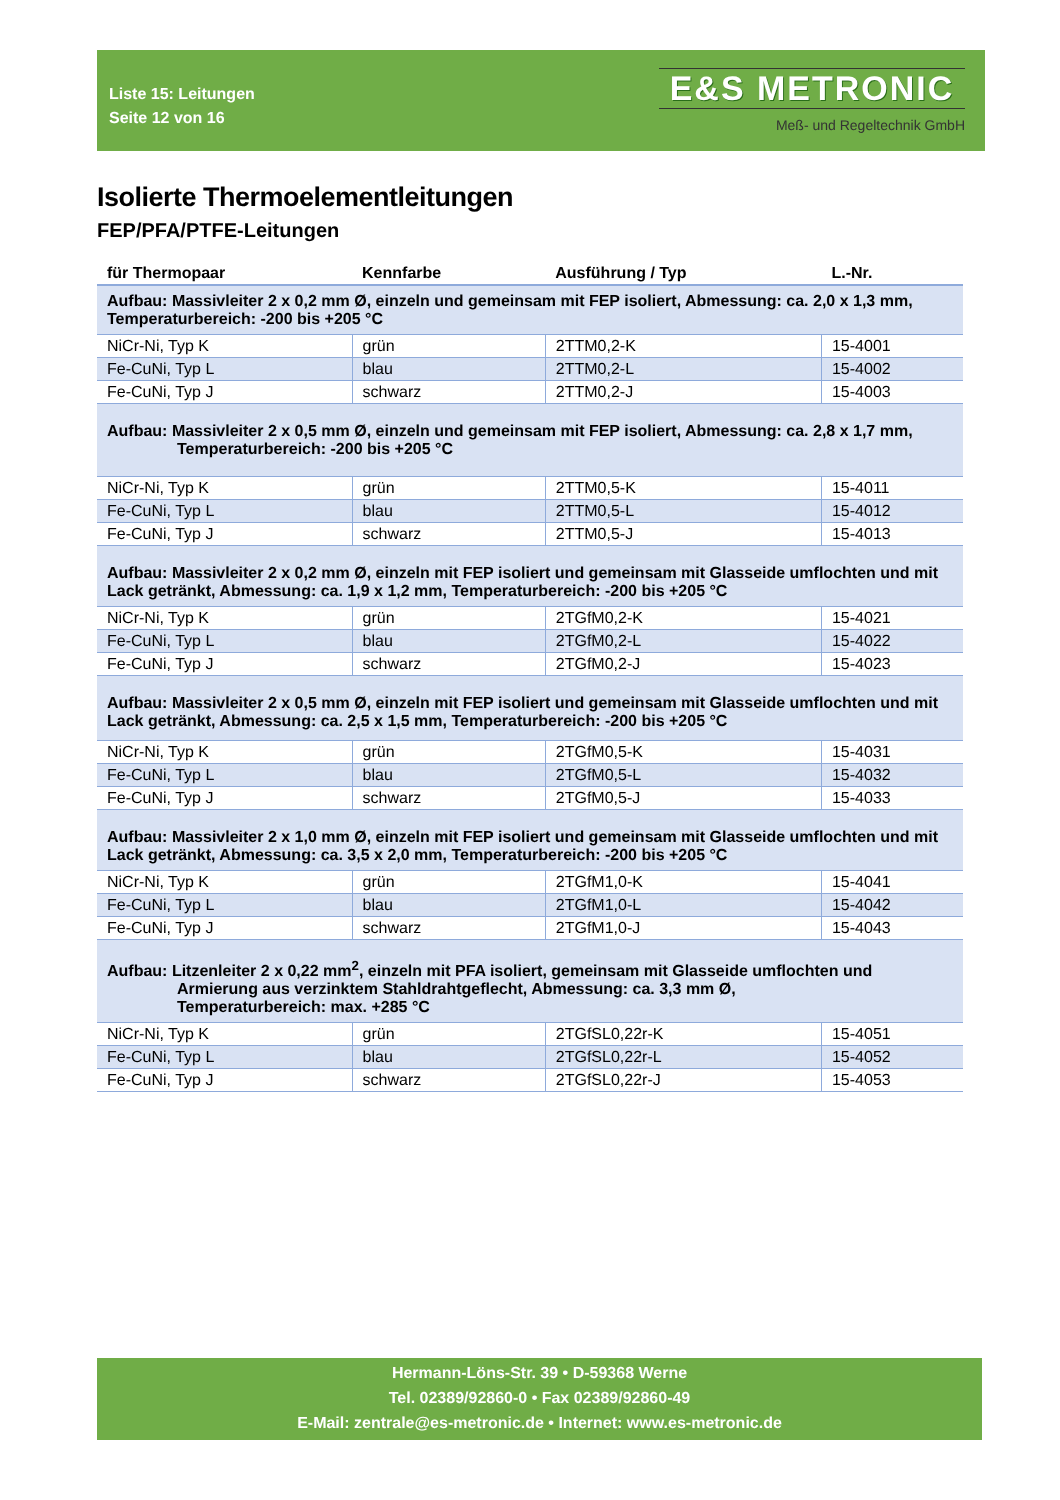Liste 15: Leitungen
Seite 12 von 16
E&S METRONIC
Meß- und Regeltechnik GmbH
Isolierte Thermoelementleitungen
FEP/PFA/PTFE-Leitungen
| für Thermopaar | Kennfarbe | Ausführung / Typ | L.-Nr. |
| --- | --- | --- | --- |
| Aufbau: Massivleiter 2 x 0,2 mm Ø, einzeln und gemeinsam mit FEP isoliert, Abmessung: ca. 2,0 x 1,3 mm, Temperaturbereich: -200 bis +205 °C | | | |
| NiCr-Ni, Typ K | grün | 2TTM0,2-K | 15-4001 |
| Fe-CuNi, Typ L | blau | 2TTM0,2-L | 15-4002 |
| Fe-CuNi, Typ J | schwarz | 2TTM0,2-J | 15-4003 |
| Aufbau: Massivleiter 2 x 0,5 mm Ø, einzeln und gemeinsam mit FEP isoliert, Abmessung: ca. 2,8 x 1,7 mm, Temperaturbereich: -200 bis +205 °C | | | |
| NiCr-Ni, Typ K | grün | 2TTM0,5-K | 15-4011 |
| Fe-CuNi, Typ L | blau | 2TTM0,5-L | 15-4012 |
| Fe-CuNi, Typ J | schwarz | 2TTM0,5-J | 15-4013 |
| Aufbau: Massivleiter 2 x 0,2 mm Ø, einzeln mit FEP isoliert und gemeinsam mit Glasseide umflochten und mit Lack getränkt, Abmessung: ca. 1,9 x 1,2 mm, Temperaturbereich: -200 bis +205 °C | | | |
| NiCr-Ni, Typ K | grün | 2TGfM0,2-K | 15-4021 |
| Fe-CuNi, Typ L | blau | 2TGfM0,2-L | 15-4022 |
| Fe-CuNi, Typ J | schwarz | 2TGfM0,2-J | 15-4023 |
| Aufbau: Massivleiter 2 x 0,5 mm Ø, einzeln mit FEP isoliert und gemeinsam mit Glasseide umflochten und mit Lack getränkt, Abmessung: ca. 2,5 x 1,5 mm, Temperaturbereich: -200 bis +205 °C | | | |
| NiCr-Ni, Typ K | grün | 2TGfM0,5-K | 15-4031 |
| Fe-CuNi, Typ L | blau | 2TGfM0,5-L | 15-4032 |
| Fe-CuNi, Typ J | schwarz | 2TGfM0,5-J | 15-4033 |
| Aufbau: Massivleiter 2 x 1,0 mm Ø, einzeln mit FEP isoliert und gemeinsam mit Glasseide umflochten und mit Lack getränkt, Abmessung: ca. 3,5 x 2,0 mm, Temperaturbereich: -200 bis +205 °C | | | |
| NiCr-Ni, Typ K | grün | 2TGfM1,0-K | 15-4041 |
| Fe-CuNi, Typ L | blau | 2TGfM1,0-L | 15-4042 |
| Fe-CuNi, Typ J | schwarz | 2TGfM1,0-J | 15-4043 |
| Aufbau: Litzenleiter 2 x 0,22 mm<sup>2</sup>, einzeln mit PFA isoliert, gemeinsam mit Glasseide umflochten und Armierung aus verzinktem Stahldrahtgeflecht, Abmessung: ca. 3,3 mm Ø, Temperaturbereich: max. +285 °C | | | |
| NiCr-Ni, Typ K | grün | 2TGfSL0,22r-K | 15-4051 |
| Fe-CuNi, Typ L | blau | 2TGfSL0,22r-L | 15-4052 |
| Fe-CuNi, Typ J | schwarz | 2TGfSL0,22r-J | 15-4053 |
Hermann-Löns-Str. 39 • D-59368 Werne
Tel. 02389/92860-0 • Fax 02389/92860-49
E-Mail: zentrale@es-metronic.de • Internet: www.es-metronic.de